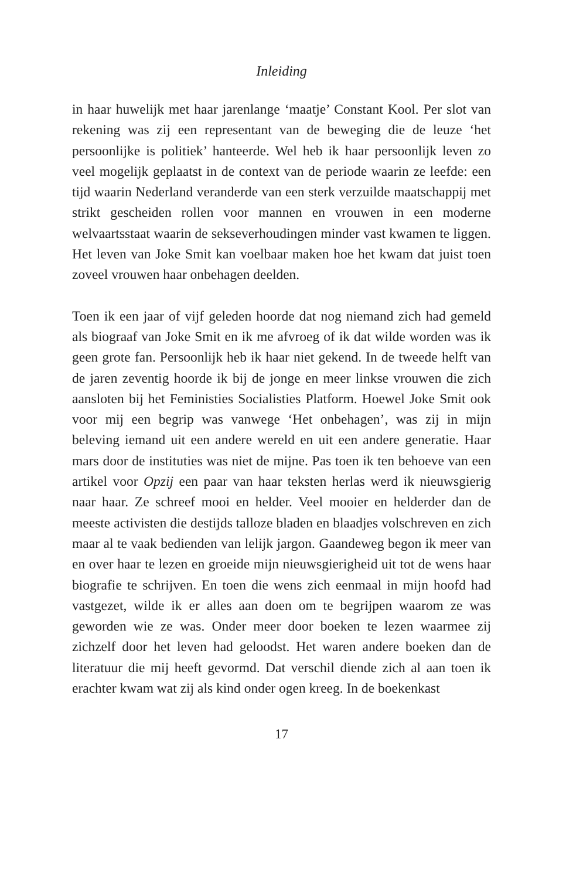Inleiding
in haar huwelijk met haar jarenlange ‘maatje’ Constant Kool. Per slot van rekening was zij een representant van de beweging die de leuze ‘het persoonlijke is politiek’ hanteerde. Wel heb ik haar persoonlijk leven zo veel mogelijk geplaatst in de context van de periode waarin ze leefde: een tijd waarin Nederland veranderde van een sterk verzuilde maatschappij met strikt gescheiden rollen voor mannen en vrouwen in een moderne welvaartsstaat waarin de sekseverhoudingen minder vast kwamen te liggen. Het leven van Joke Smit kan voelbaar maken hoe het kwam dat juist toen zoveel vrouwen haar onbehagen deelden.
Toen ik een jaar of vijf geleden hoorde dat nog niemand zich had gemeld als biograaf van Joke Smit en ik me afvroeg of ik dat wilde worden was ik geen grote fan. Persoonlijk heb ik haar niet gekend. In de tweede helft van de jaren zeventig hoorde ik bij de jonge en meer linkse vrouwen die zich aansloten bij het Feministies Socialisties Platform. Hoewel Joke Smit ook voor mij een begrip was vanwege ‘Het onbehagen’, was zij in mijn beleving iemand uit een andere wereld en uit een andere generatie. Haar mars door de instituties was niet de mijne. Pas toen ik ten behoeve van een artikel voor Opzij een paar van haar teksten herlas werd ik nieuwsgierig naar haar. Ze schreef mooi en helder. Veel mooier en helderder dan de meeste activisten die destijds talloze bladen en blaadjes volschreven en zich maar al te vaak bedienden van lelijk jargon. Gaandeweg begon ik meer van en over haar te lezen en groeide mijn nieuwsgierigheid uit tot de wens haar biografie te schrijven. En toen die wens zich eenmaal in mijn hoofd had vastgezet, wilde ik er alles aan doen om te begrijpen waarom ze was geworden wie ze was. Onder meer door boeken te lezen waarmee zij zichzelf door het leven had geloodst. Het waren andere boeken dan de literatuur die mij heeft gevormd. Dat verschil diende zich al aan toen ik erachter kwam wat zij als kind onder ogen kreeg. In de boekenkast
17